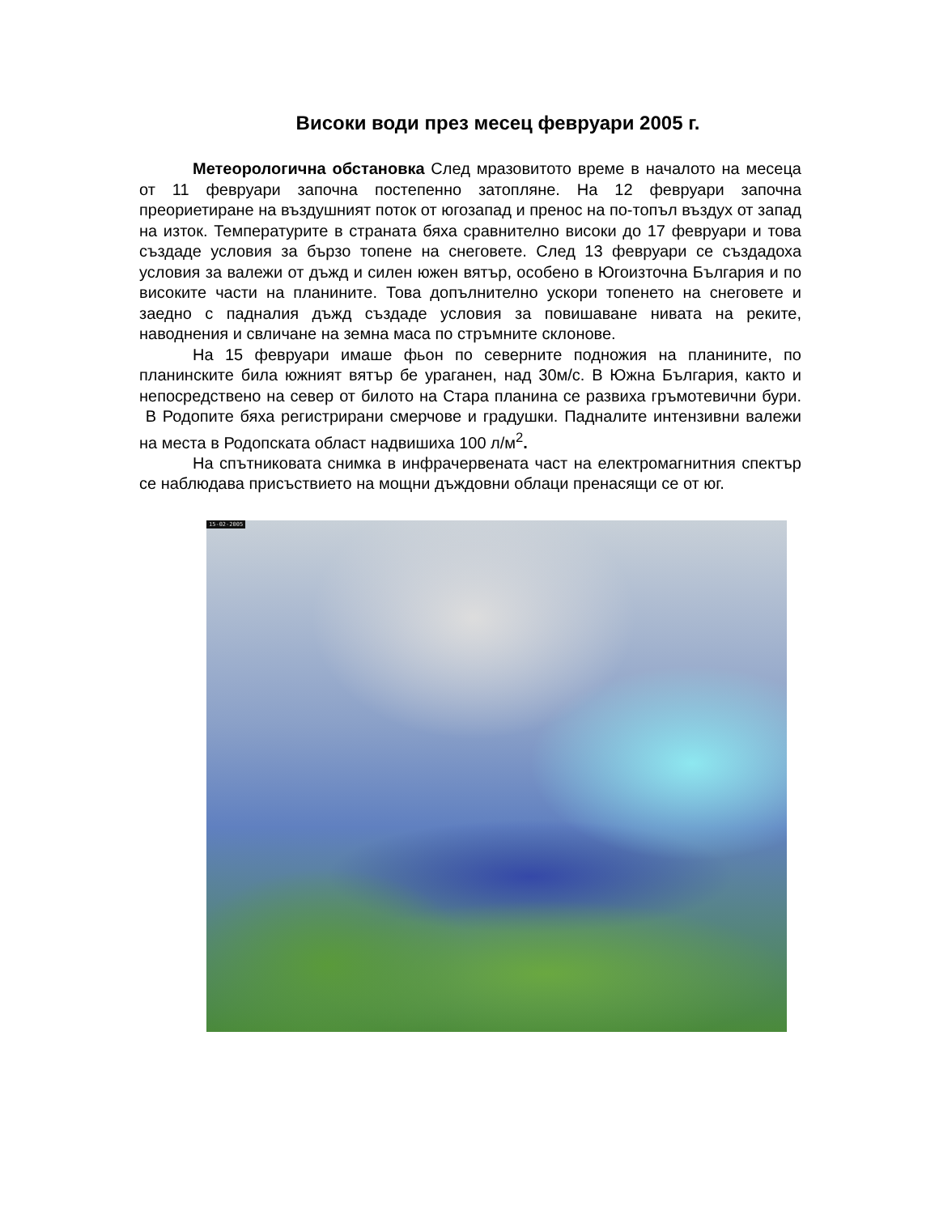Високи води през месец февруари 2005 г.
Метеорологична обстановка След мразовитото време в началото на месеца от 11 февруари започна постепенно затопляне. На 12 февруари започна преориетиране на въздушният поток от югозапад и пренос на по-топъл въздух от запад на изток. Температурите в страната бяха сравнително високи до 17 февруари и това създаде условия за бързо топене на снеговете. След 13 февруари се създадоха условия за валежи от дъжд и силен южен вятър, особено в Югоизточна България и по високите части на планините. Това допълнително ускори топенето на снеговете и заедно с падналия дъжд създаде условия за повишаване нивата на реките, наводнения и свличане на земна маса по стръмните склонове.
На 15 февруари имаше фьон по северните подножия на планините, по планинските била южният вятър бе ураганен, над 30м/с. В Южна България, както и непосредствено на север от билото на Стара планина се развиха гръмотевични бури. В Родопите бяха регистрирани смерчове и градушки. Падналите интензивни валежи на места в Родопската област надвишиха 100 л/м<sup>2</sup>.
На спътниковата снимка в инфрачервената част на електромагнитния спектър се наблюдава присъствието на мощни дъждовни облаци пренасящи се от юг.
15-02-2005